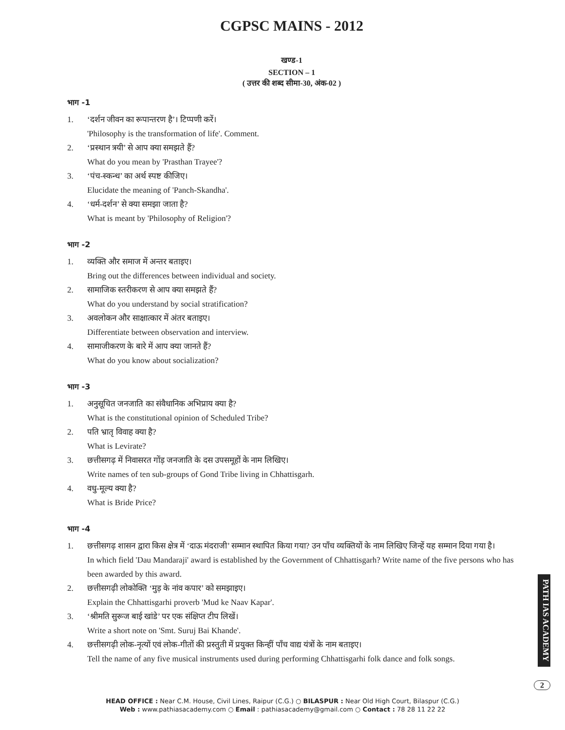CGPSC MAINS - 2012
खण्ड-1
SECTION – 1
( उत्तर की शब्द सीमा-30, अंक-02 )
भाग -1
1. ‘दर्शन जीवन का रूपान्तरण है’। टिप्पणी करें।
'Philosophy is the transformation of life'. Comment.
2. ‘प्रस्थान त्रयी’ से आप क्या समझते हैं?
What do you mean by 'Prasthan Trayee'?
3. ‘पंच-स्कन्ध’ का अर्थ स्पष्ट कीजिए।
Elucidate the meaning of 'Panch-Skandha'.
4. ‘धर्म-दर्शन’ से क्या समझा जाता है?
What is meant by 'Philosophy of Religion'?
भाग -2
1. व्यक्ति और समाज में अन्तर बताइए।
Bring out the differences between individual and society.
2. सामाजिक स्तरीकरण से आप क्या समझते हैं?
What do you understand by social stratification?
3. अवलोकन और साक्षात्कार में अंतर बताइए।
Differentiate between observation and interview.
4. सामाजीकरण के बारे में आप क्या जानते हैं?
What do you know about socialization?
भाग -3
1. अनुसूचित जनजाति का संवैधानिक अभिप्राय क्या है?
What is the constitutional opinion of Scheduled Tribe?
2. पति भ्रातृ विवाह क्या है?
What is Levirate?
3. छत्तीसगढ़ में निवासरत गोंड़ जनजाति के दस उपसमूहों के नाम लिखिए।
Write names of ten sub-groups of Gond Tribe living in Chhattisgarh.
4. वधु-मूल्य क्या है?
What is Bride Price?
भाग -4
1. छत्तीसगढ़ शासन द्वारा किस क्षेत्र में ‘दाऊ मंदराजी’ सम्मान स्थापित किया गया? उन पाँच व्यक्तियों के नाम लिखिए जिन्हें यह सम्मान दिया गया है।
In which field 'Dau Mandaraji' award is established by the Government of Chhattisgarh? Write name of the five persons who has been awarded by this award.
2. छत्तीसगढ़ी लोकोक्ति ‘मुड़ के नांव कपार’ को समझाइए।
Explain the Chhattisgarhi proverb 'Mud ke Naav Kapar'.
3. ‘श्रीमति सुरूज बाई खांडे’ पर एक संक्षिप्त टीप लिखें।
Write a short note on 'Smt. Suruj Bai Khande'.
4. छत्तीसगढ़ी लोक-नृत्यों एवं लोक-गीतों की प्रस्तुती में प्रयुक्त किन्हीं पाँच वाद्य यंत्रों के नाम बताइए।
Tell the name of any five musical instruments used during performing Chhattisgarhi folk dance and folk songs.
PATH IAS ACADEMY
2
HEAD OFFICE : Near C.M. House, Civil Lines, Raipur (C.G.) ○ BILASPUR : Near Old High Court, Bilaspur (C.G.)
Web : www.pathiasacademy.com ○ Email : pathiasacademy@gmail.com ○ Contact : 78 28 11 22 22